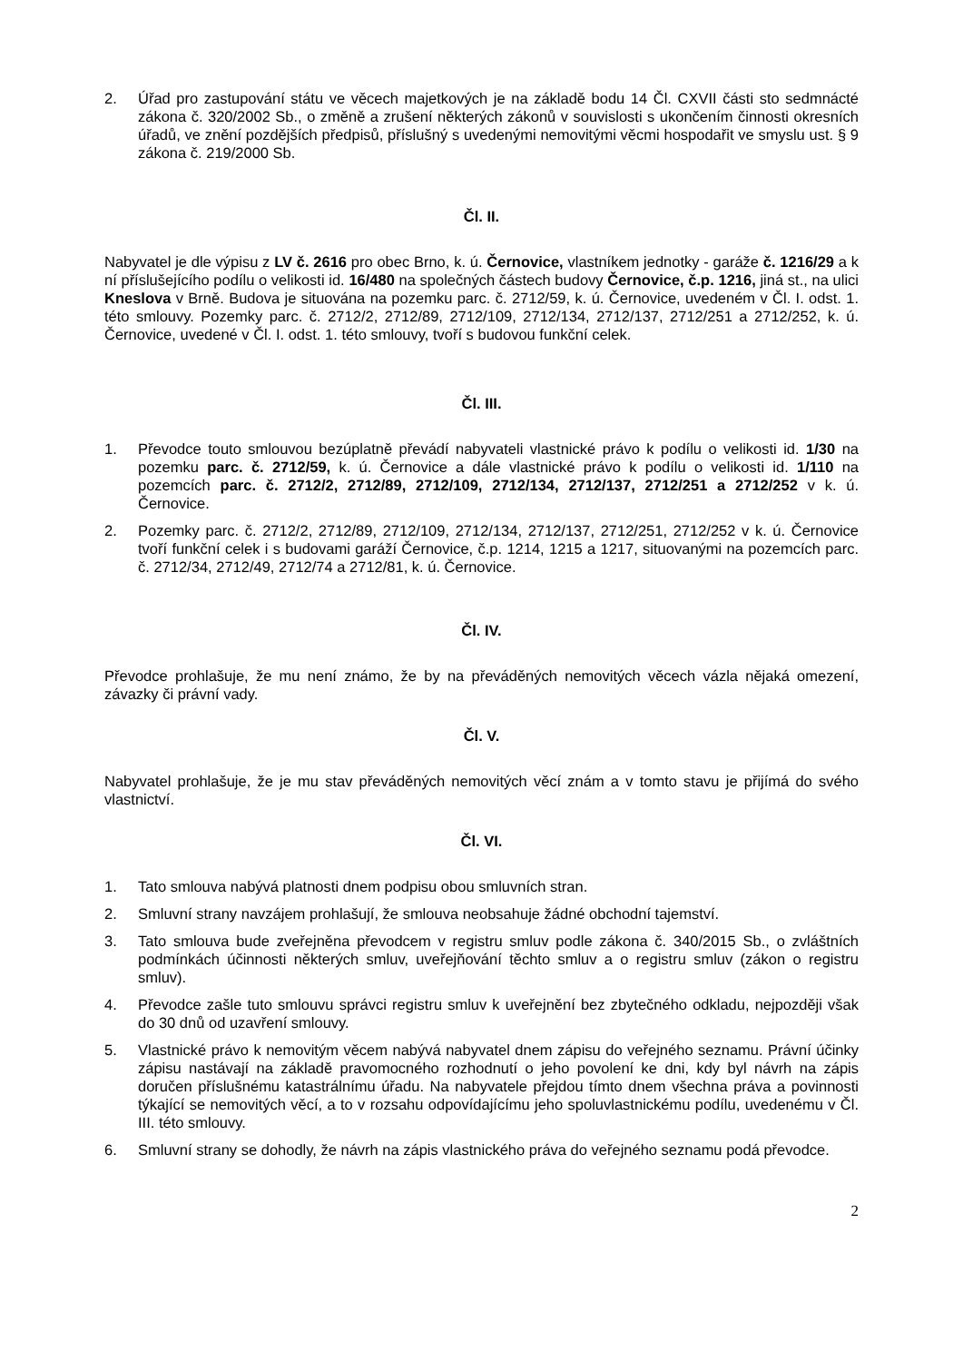2. Úřad pro zastupování státu ve věcech majetkových je na základě bodu 14 Čl. CXVII části sto sedmnácté zákona č. 320/2002 Sb., o změně a zrušení některých zákonů v souvislosti s ukončením činnosti okresních úřadů, ve znění pozdějších předpisů, příslušný s uvedenými nemovitými věcmi hospodařit ve smyslu ust. § 9 zákona č. 219/2000 Sb.
Čl. II.
Nabyvatel je dle výpisu z LV č. 2616 pro obec Brno, k. ú. Černovice, vlastníkem jednotky - garáže č. 1216/29 a k ní příslušejícího podílu o velikosti id. 16/480 na společných částech budovy Černovice, č.p. 1216, jiná st., na ulici Kneslova v Brně. Budova je situována na pozemku parc. č. 2712/59, k. ú. Černovice, uvedeném v Čl. I. odst. 1. této smlouvy. Pozemky parc. č. 2712/2, 2712/89, 2712/109, 2712/134, 2712/137, 2712/251 a 2712/252, k. ú. Černovice, uvedené v Čl. I. odst. 1. této smlouvy, tvoří s budovou funkční celek.
Čl. III.
1. Převodce touto smlouvou bezúplatně převádí nabyvateli vlastnické právo k podílu o velikosti id. 1/30 na pozemku parc. č. 2712/59, k. ú. Černovice a dále vlastnické právo k podílu o velikosti id. 1/110 na pozemcích parc. č. 2712/2, 2712/89, 2712/109, 2712/134, 2712/137, 2712/251 a 2712/252 v k. ú. Černovice.
2. Pozemky parc. č. 2712/2, 2712/89, 2712/109, 2712/134, 2712/137, 2712/251, 2712/252 v k. ú. Černovice tvoří funkční celek i s budovami garáží Černovice, č.p. 1214, 1215 a 1217, situovanými na pozemcích parc. č. 2712/34, 2712/49, 2712/74 a 2712/81, k. ú. Černovice.
Čl. IV.
Převodce prohlašuje, že mu není známo, že by na převáděných nemovitých věcech vázla nějaká omezení, závazky či právní vady.
Čl. V.
Nabyvatel prohlašuje, že je mu stav převáděných nemovitých věcí znám a v tomto stavu je přijímá do svého vlastnictví.
Čl. VI.
1. Tato smlouva nabývá platnosti dnem podpisu obou smluvních stran.
2. Smluvní strany navzájem prohlašují, že smlouva neobsahuje žádné obchodní tajemství.
3. Tato smlouva bude zveřejněna převodcem v registru smluv podle zákona č. 340/2015 Sb., o zvláštních podmínkách účinnosti některých smluv, uveřejňování těchto smluv a o registru smluv (zákon o registru smluv).
4. Převodce zašle tuto smlouvu správci registru smluv k uveřejnění bez zbytečného odkladu, nejpozději však do 30 dnů od uzavření smlouvy.
5. Vlastnické právo k nemovitým věcem nabývá nabyvatel dnem zápisu do veřejného seznamu. Právní účinky zápisu nastávají na základě pravomocného rozhodnutí o jeho povolení ke dni, kdy byl návrh na zápis doručen příslušnému katastrálnímu úřadu. Na nabyvatele přejdou tímto dnem všechna práva a povinnosti týkající se nemovitých věcí, a to v rozsahu odpovídajícímu jeho spoluvlastnickému podílu, uvedenému v Čl. III. této smlouvy.
6. Smluvní strany se dohodly, že návrh na zápis vlastnického práva do veřejného seznamu podá převodce.
2